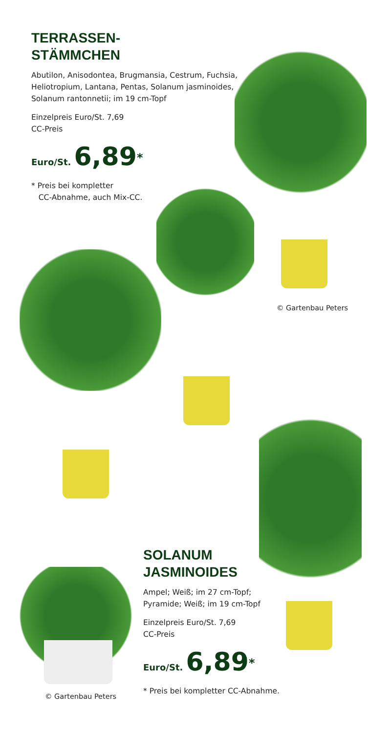TERRASSEN-
STÄMMCHEN
Abutilon, Anisodontea, Brugmansia, Cestrum, Fuchsia, Heliotropium, Lantana, Pentas, Solanum jasminoides, Solanum rantonnetii; im 19 cm-Topf
Einzelpreis Euro/St. 7,69
CC-Preis
Euro/St. 6,89<sup>*</sup>
* Preis bei kompletter
CC-Abnahme, auch Mix-CC.
© Gartenbau Peters
© Gartenbau Peters
SOLANUM
JASMINOIDES
Ampel; Weiß; im 27 cm-Topf;
Pyramide; Weiß; im 19 cm-Topf
Einzelpreis Euro/St. 7,69
CC-Preis
Euro/St. 6,89<sup>*</sup>
* Preis bei kompletter CC-Abnahme.